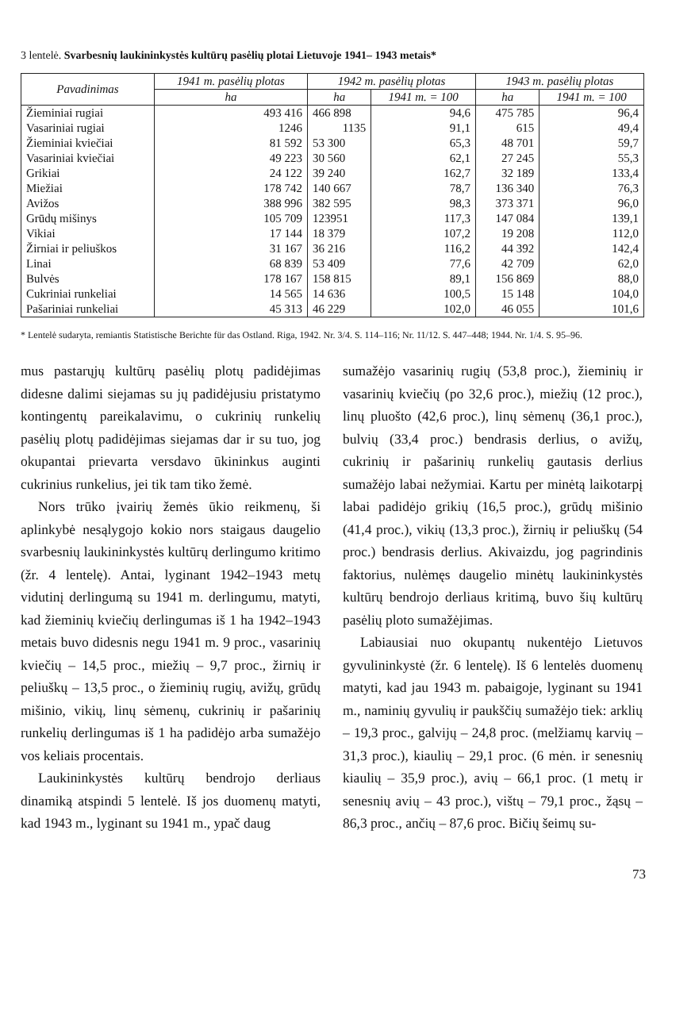3 lentelė. Svarbesnių laukininkystės kultūrų pasėlių plotai Lietuvoje 1941– 1943 metais*
| Pavadinimas | 1941 m. pasėlių plotas | 1942 m. pasėlių plotas | | 1943 m. pasėlių plotas | |
| --- | --- | --- | --- | --- | --- |
| | ha | ha | 1941 m. = 100 | ha | 1941 m. = 100 |
| Žieminiai rugiai | 493 416 | 466 898 | 94,6 | 475 785 | 96,4 |
| Vasariniai rugiai | 1246 | 1135 | 91,1 | 615 | 49,4 |
| Žieminiai kviečiai | 81 592 | 53 300 | 65,3 | 48 701 | 59,7 |
| Vasariniai kviečiai | 49 223 | 30 560 | 62,1 | 27 245 | 55,3 |
| Grikiai | 24 122 | 39 240 | 162,7 | 32 189 | 133,4 |
| Miežiai | 178 742 | 140 667 | 78,7 | 136 340 | 76,3 |
| Avižos | 388 996 | 382 595 | 98,3 | 373 371 | 96,0 |
| Grūdų mišinys | 105 709 | 123951 | 117,3 | 147 084 | 139,1 |
| Vikiai | 17 144 | 18 379 | 107,2 | 19 208 | 112,0 |
| Žirniai ir peliuškos | 31 167 | 36 216 | 116,2 | 44 392 | 142,4 |
| Linai | 68 839 | 53 409 | 77,6 | 42 709 | 62,0 |
| Bulvės | 178 167 | 158 815 | 89,1 | 156 869 | 88,0 |
| Cukriniai runkeliai | 14 565 | 14 636 | 100,5 | 15 148 | 104,0 |
| Pašariniai runkeliai | 45 313 | 46 229 | 102,0 | 46 055 | 101,6 |
* Lentelė sudaryta, remiantis Statistische Berichte für das Ostland. Riga, 1942. Nr. 3/4. S. 114–116; Nr. 11/12. S. 447–448; 1944. Nr. 1/4. S. 95–96.
mus pastarųjų kultūrų pasėlių plotų padidėjimas didesne dalimi siejamas su jų padidėjusiu pristatymo kontingentų pareikalavimu, o cukrinių runkelių pasėlių plotų padidėjimas siejamas dar ir su tuo, jog okupantai prievarta versdavo ūkininkus auginti cukrinius runkelius, jei tik tam tiko žemė.
Nors trūko įvairių žemės ūkio reikmenų, ši aplinkybė nesąlygojo kokio nors staigaus daugelio svarbesnių laukininkystės kultūrų derlingumo kritimo (žr. 4 lentelę). Antai, lyginant 1942–1943 metų vidutinį derlingumą su 1941 m. derlingumu, matyti, kad žieminių kviečių derlingumas iš 1 ha 1942–1943 metais buvo didesnis negu 1941 m. 9 proc., vasarinių kviečių – 14,5 proc., miežių – 9,7 proc., žirnių ir peliuškų – 13,5 proc., o žieminių rugių, avižų, grūdų mišinio, vikių, linų sėmenų, cukrinių ir pašarinių runkelių derlingumas iš 1 ha padidėjo arba sumažėjo vos keliais procentais.
Laukininkystės kultūrų bendrojo derliaus dinamiką atspindi 5 lentelė. Iš jos duomenų matyti, kad 1943 m., lyginant su 1941 m., ypač daug
sumažėjo vasarinių rugių (53,8 proc.), žieminių ir vasarinių kviečių (po 32,6 proc.), miežių (12 proc.), linų pluošto (42,6 proc.), linų sėmenų (36,1 proc.), bulvių (33,4 proc.) bendrasis derlius, o avižų, cukrinių ir pašarinių runkelių gautasis derlius sumažėjo labai nežymiai. Kartu per minėtą laikotarpį labai padidėjo grikių (16,5 proc.), grūdų mišinio (41,4 proc.), vikių (13,3 proc.), žirnių ir peliuškų (54 proc.) bendrasis derlius. Akivaizdu, jog pagrindinis faktorius, nulėmęs daugelio minėtų laukininkystės kultūrų bendrojo derliaus kritimą, buvo šių kultūrų pasėlių ploto sumažėjimas.
Labiausiai nuo okupantų nukentėjo Lietuvos gyvulininkystė (žr. 6 lentelę). Iš 6 lentelės duomenų matyti, kad jau 1943 m. pabaigoje, lyginant su 1941 m., naminių gyvulių ir paukščių sumažėjo tiek: arklių – 19,3 proc., galvijų – 24,8 proc. (melžiamų karvių – 31,3 proc.), kiaulių – 29,1 proc. (6 mėn. ir senesnių kiaulių – 35,9 proc.), avių – 66,1 proc. (1 metų ir senesnių avių – 43 proc.), vištų – 79,1 proc., žąsų – 86,3 proc., ančių – 87,6 proc. Bičių šeimų su-
73